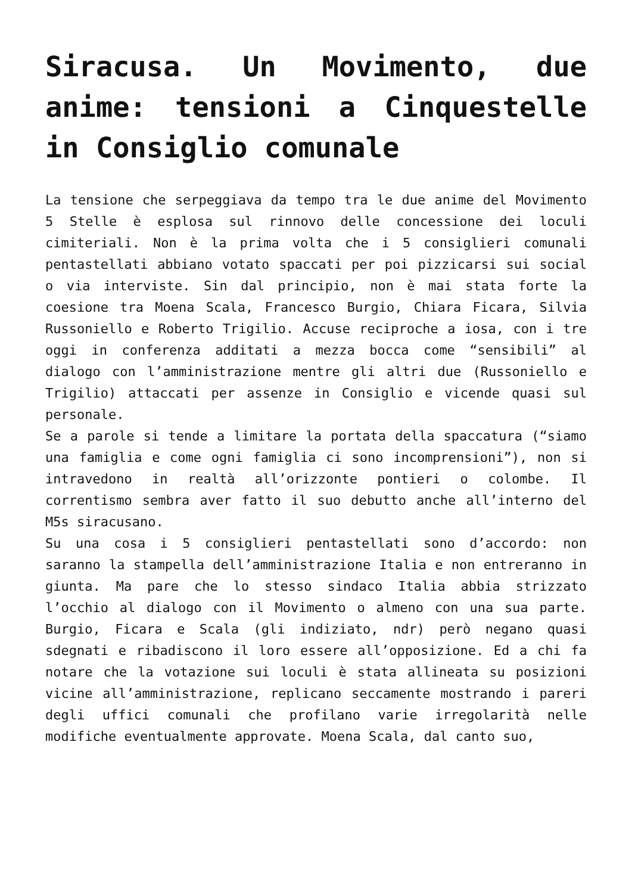Siracusa. Un Movimento, due anime: tensioni a Cinquestelle in Consiglio comunale
La tensione che serpeggiava da tempo tra le due anime del Movimento 5 Stelle è esplosa sul rinnovo delle concessione dei loculi cimiteriali. Non è la prima volta che i 5 consiglieri comunali pentastellati abbiano votato spaccati per poi pizzicarsi sui social o via interviste. Sin dal principio, non è mai stata forte la coesione tra Moena Scala, Francesco Burgio, Chiara Ficara, Silvia Russoniello e Roberto Trigilio. Accuse reciproche a iosa, con i tre oggi in conferenza additati a mezza bocca come “sensibili” al dialogo con l’amministrazione mentre gli altri due (Russoniello e Trigilio) attaccati per assenze in Consiglio e vicende quasi sul personale.
Se a parole si tende a limitare la portata della spaccatura (“siamo una famiglia e come ogni famiglia ci sono incomprensioni”), non si intravedono in realtà all’orizzonte pontieri o colombe. Il correntismo sembra aver fatto il suo debutto anche all’interno del M5s siracusano.
Su una cosa i 5 consiglieri pentastellati sono d’accordo: non saranno la stampella dell’amministrazione Italia e non entreranno in giunta. Ma pare che lo stesso sindaco Italia abbia strizzato l’occhio al dialogo con il Movimento o almeno con una sua parte. Burgio, Ficara e Scala (gli indiziato, ndr) però negano quasi sdegnati e ribadiscono il loro essere all’opposizione. Ed a chi fa notare che la votazione sui loculi è stata allineata su posizioni vicine all’amministrazione, replicano seccamente mostrando i pareri degli uffici comunali che profilano varie irregolarità nelle modifiche eventualmente approvate. Moena Scala, dal canto suo,